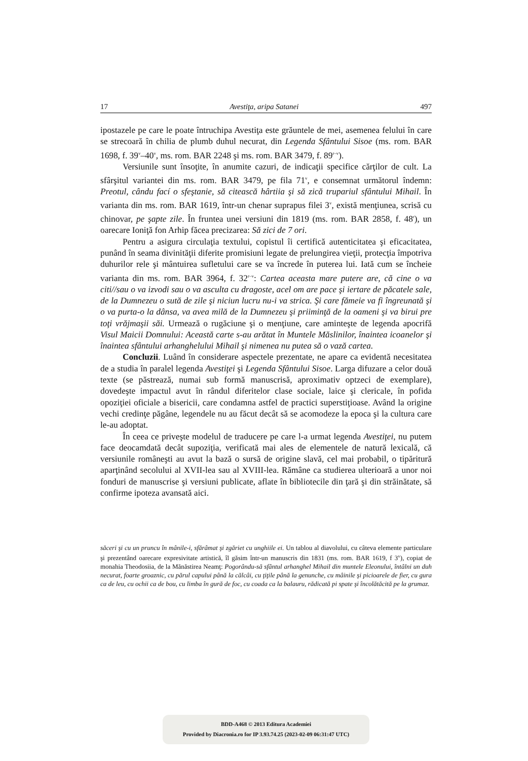17 Avestiţa, aripa Satanei 497
ipostazele pe care le poate întruchipa Avestiţa este grăuntele de mei, asemenea felului în care se strecoară în chilia de plumb duhul necurat, din Legenda Sfântului Sisoe (ms. rom. BAR 1698, f. 39<sup>v</sup>–40<sup>v</sup>, ms. rom. BAR 2248 şi ms. rom. BAR 3479, f. 89<sup>r–v</sup>).
Versiunile sunt însoţite, în anumite cazuri, de indicaţii specifice cărţilor de cult. La sfârşitul variantei din ms. rom. BAR 3479, pe fila 71<sup>v</sup>, e consemnat următorul îndemn: Preotul, cându fací o sfeştanie, să citească hârtiia şi să zică trupariul sfântului Mihail. În varianta din ms. rom. BAR 1619, într-un chenar suprapus filei 3<sup>v</sup>, există menţiunea, scrisă cu chinovar, pe şapte zile. În fruntea unei versiuni din 1819 (ms. rom. BAR 2858, f. 48<sup>r</sup>), un oarecare Ioniţă fon Arhip făcea precizarea: Să zici de 7 ori.
Pentru a asigura circulaţia textului, copistul îi certifică autenticitatea şi eficacitatea, punând în seama divinităţii diferite promisiuni legate de prelungirea vieţii, protecţia împotriva duhurilor rele şi mântuirea sufletului care se va încrede în puterea lui. Iată cum se încheie varianta din ms. rom. BAR 3964, f. 32<sup>r–v</sup>: Cartea aceasta mare putere are, că cine o va citi//sau o va izvodi sau o va asculta cu dragoste, acel om are pace şi iertare de păcatele sale, de la Dumnezeu o sută de zile şi niciun lucru nu-i va strica. Şi care fămeie va fi îngreunată şi o va purta-o la dânsa, va avea milă de la Dumnezeu şi priiminţă de la oameni şi va birui pre toţi vrăjmaşii săi. Urmează o rugăciune şi o menţiune, care aminteşte de legenda apocrifă Visul Maicii Domnului: Această carte s-au arătat în Muntele Măslinilor, înaintea icoanelor şi înaintea sfântului arhanghelului Mihail şi nimenea nu putea să o vază cartea.
Concluzii. Luând în considerare aspectele prezentate, ne apare ca evidentă necesitatea de a studia în paralel legenda Avestiţei şi Legenda Sfântului Sisoe. Larga difuzare a celor două texte (se păstrează, numai sub formă manuscrisă, aproximativ optzeci de exemplare), dovedeşte impactul avut în rândul diferitelor clase sociale, laice şi clericale, în pofida opoziţiei oficiale a bisericii, care condamna astfel de practici superstiţioase. Având la origine vechi credinţe păgâne, legendele nu au făcut decât să se acomodeze la epoca şi la cultura care le-au adoptat.
În ceea ce priveşte modelul de traducere pe care l-a urmat legenda Avestiţei, nu putem face deocamdată decât supoziţia, verificată mai ales de elementele de natură lexicală, că versiunile româneşti au avut la bază o sursă de origine slavă, cel mai probabil, o tipăritură aparţinând secolului al XVII-lea sau al XVIII-lea. Rămâne ca studierea ulterioară a unor noi fonduri de manuscrise şi versiuni publicate, aflate în bibliotecile din ţară şi din străinătate, să confirme ipoteza avansată aici.
săceri şi cu un pruncu în mânile-i, sfărâmat şi zgăriet cu unghiile ei. Un tablou al diavolului, cu câteva elemente particulare şi prezentând oarecare expresivitate artistică, îl găsim într-un manuscris din 1831 (ms. rom. BAR 1619, f 3<sup>v</sup>), copiat de monahia Theodosiia, de la Mănăstirea Neamţ: Pogorându-să sfântul arhanghel Mihail din muntele Eleonului, întâlni un duh necurat, foarte groaznic, cu părul capului până la călcâi, cu ţiţile până la genunche, cu mâinile şi picioarele de fier, cu gura ca de leu, cu ochii ca de bou, cu limba în gură de foc, cu coada ca la balauru, rădicată pi spate şi încolătăcită pe la grumaz.
BDD-A468 © 2013 Editura Academiei
Provided by Diacronia.ro for IP 3.93.74.25 (2023-02-09 06:31:47 UTC)